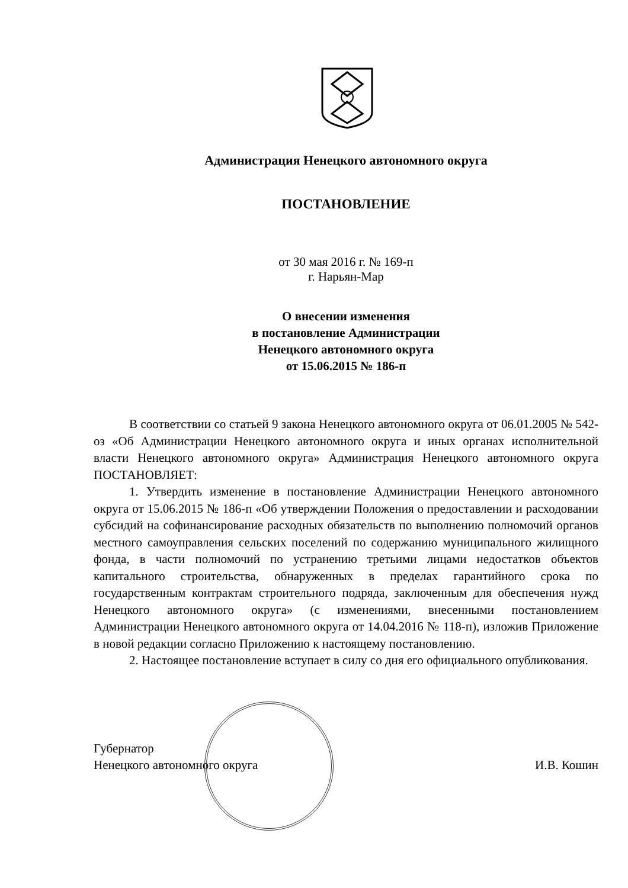Администрация Ненецкого автономного округа
ПОСТАНОВЛЕНИЕ
от 30 мая 2016 г. № 169-п
г. Нарьян-Мар
О внесении изменения
в постановление Администрации
Ненецкого автономного округа
от 15.06.2015 № 186-п
В соответствии со статьей 9 закона Ненецкого автономного округа от 06.01.2005 № 542-оз «Об Администрации Ненецкого автономного округа и иных органах исполнительной власти Ненецкого автономного округа» Администрация Ненецкого автономного округа ПОСТАНОВЛЯЕТ:
1. Утвердить изменение в постановление Администрации Ненецкого автономного округа от 15.06.2015 № 186-п «Об утверждении Положения о предоставлении и расходовании субсидий на софинансирование расходных обязательств по выполнению полномочий органов местного самоуправления сельских поселений по содержанию муниципального жилищного фонда, в части полномочий по устранению третьими лицами недостатков объектов капитального строительства, обнаруженных в пределах гарантийного срока по государственным контрактам строительного подряда, заключенным для обеспечения нужд Ненецкого автономного округа» (с изменениями, внесенными постановлением Администрации Ненецкого автономного округа от 14.04.2016 № 118-п), изложив Приложение в новой редакции согласно Приложению к настоящему постановлению.
2. Настоящее постановление вступает в силу со дня его официального опубликования.
Губернатор
Ненецкого автономного округа
И.В. Кошин